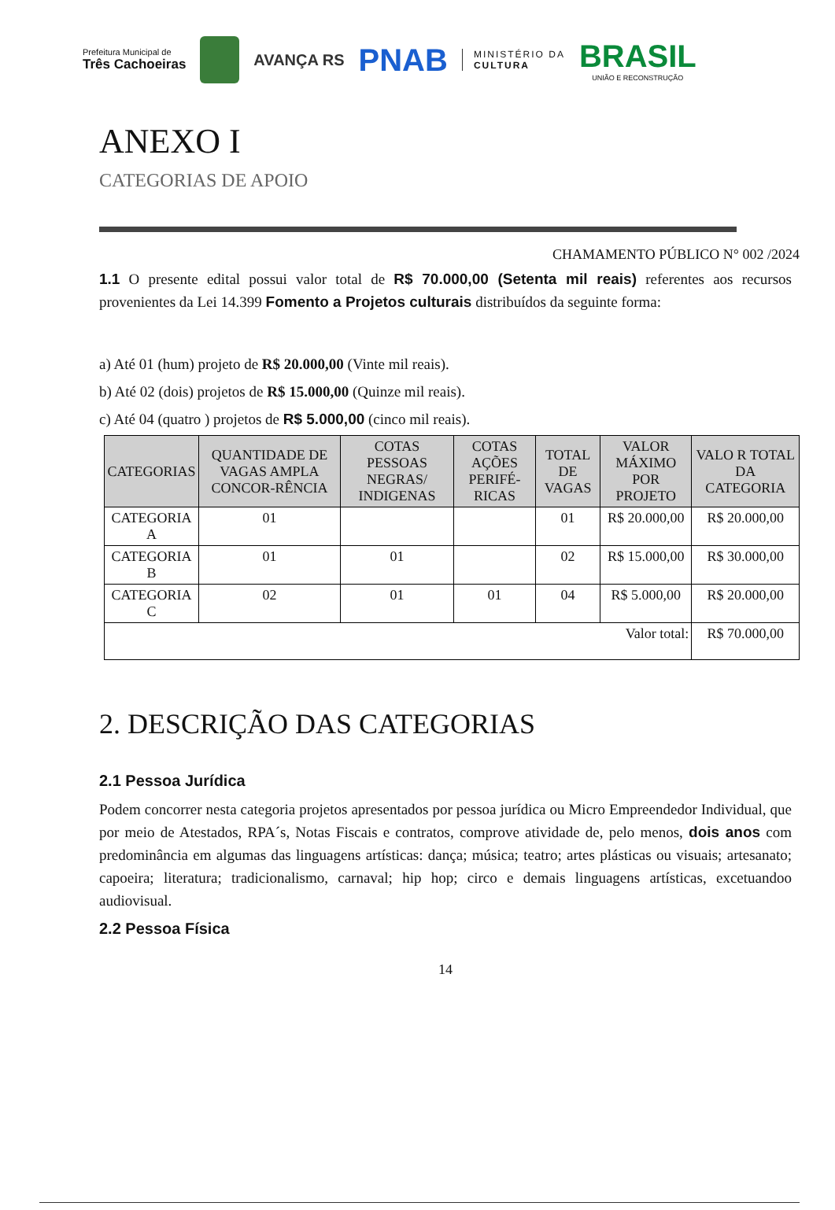Prefeitura Municipal de
Três Cachoeiras
AVANÇA RS
PNAB
MINISTÉRIO DA
CULTURA
BRASIL
UNIÃO E RECONSTRUÇÃO
ANEXO I
CATEGORIAS DE APOIO
CHAMAMENTO PÚBLICO N° 002 /2024
1.1 O presente edital possui valor total de R$ 70.000,00 (Setenta mil reais) referentes aos recursos provenientes da Lei 14.399 Fomento a Projetos culturais distribuídos da seguinte forma:
a) Até 01 (hum) projeto de R$ 20.000,00 (Vinte mil reais).
b) Até 02 (dois) projetos de R$ 15.000,00 (Quinze mil reais).
c) Até 04 (quatro ) projetos de R$ 5.000,00 (cinco mil reais).
| CATEGORIAS | QUANTIDADE DE VAGAS AMPLA CONCOR-RÊNCIA | COTAS PESSOAS NEGRAS/ INDIGENAS | COTAS AÇÕES PERIFÉ-RICAS | TOTAL DE VAGAS | VALOR MÁXIMO POR PROJETO | VALO R TOTAL DA CATEGORIA |
| --- | --- | --- | --- | --- | --- | --- |
| CATEGORIA A | 01 | | | 01 | R$ 20.000,00 | R$ 20.000,00 |
| CATEGORIA B | 01 | 01 | | 02 | R$ 15.000,00 | R$ 30.000,00 |
| CATEGORIA C | 02 | 01 | 01 | 04 | R$ 5.000,00 | R$ 20.000,00 |
| Valor total: | | | | | | R$ 70.000,00 |
2. DESCRIÇÃO DAS CATEGORIAS
2.1 Pessoa Jurídica
Podem concorrer nesta categoria projetos apresentados por pessoa jurídica ou Micro Empreendedor Individual, que por meio de Atestados, RPA´s, Notas Fiscais e contratos, comprove atividade de, pelo menos, dois anos com predominância em algumas das linguagens artísticas: dança; música; teatro; artes plásticas ou visuais; artesanato; capoeira; literatura; tradicionalismo, carnaval; hip hop; circo e demais linguagens artísticas, excetuandoo audiovisual.
2.2 Pessoa Física
14